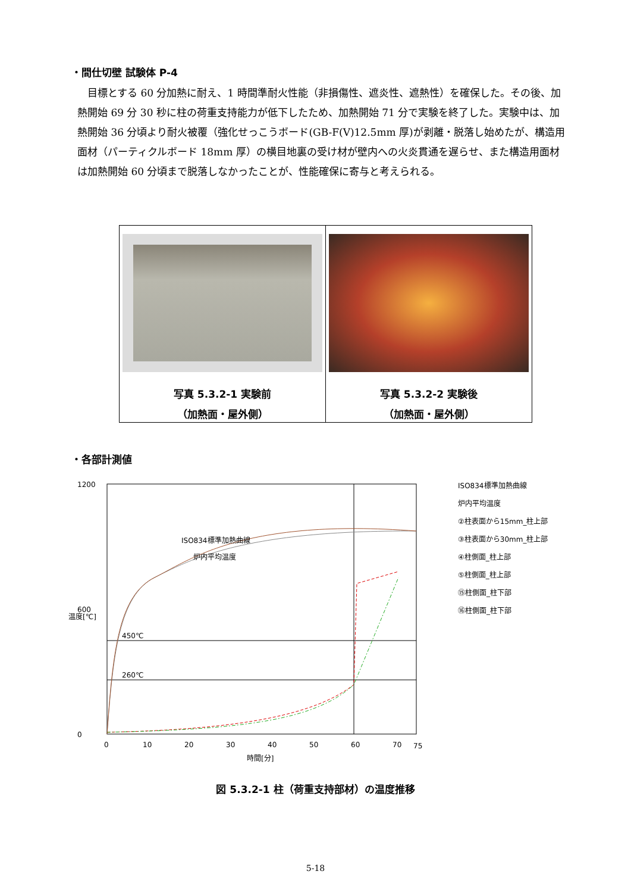・間仕切壁 試験体 P-4
　目標とする 60 分加熱に耐え、1 時間準耐火性能（非損傷性、遮炎性、遮熱性）を確保した。その後、加熱開始 69 分 30 秒に柱の荷重支持能力が低下したため、加熱開始 71 分で実験を終了した。実験中は、加熱開始 36 分頃より耐火被覆（強化せっこうボード(GB-F(V)12.5mm 厚)が剥離・脱落し始めたが、構造用面材（パーティクルボード 18mm 厚）の横目地裏の受け材が壁内への火炎貫通を遅らせ、また構造用面材は加熱開始 60 分頃まで脱落しなかったことが、性能確保に寄与と考えられる。
写真 5.3.2-1 実験前
（加熱面・屋外側）
写真 5.3.2-2 実験後
（加熱面・屋外側）
・各部計測値
1200
600
0
0
10
20
30
40
50
60
70
75
時間[分]
温度[℃]
450℃
260℃
ISO834標準加熱曲線
炉内平均温度
ISO834標準加熱曲線
炉内平均温度
②柱表面から15mm_柱上部
③柱表面から30mm_柱上部
④柱側面_柱上部
⑤柱側面_柱上部
⑮柱側面_柱下部
⑯柱側面_柱下部
図 5.3.2-1 柱（荷重支持部材）の温度推移
5-18